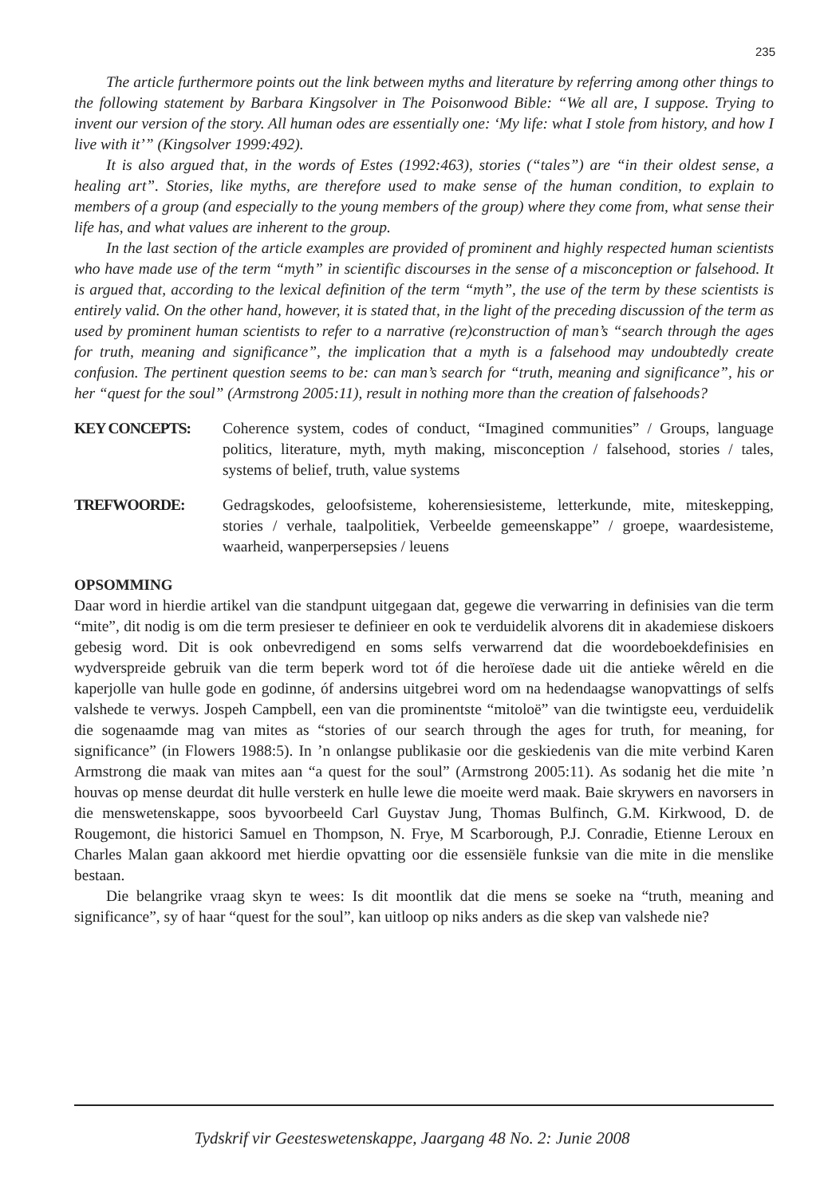235
The article furthermore points out the link between myths and literature by referring among other things to the following statement by Barbara Kingsolver in The Poisonwood Bible: “We all are, I suppose. Trying to invent our version of the story. All human odes are essentially one: ‘My life: what I stole from history, and how I live with it’” (Kingsolver 1999:492).
It is also argued that, in the words of Estes (1992:463), stories (“tales”) are “in their oldest sense, a healing art”. Stories, like myths, are therefore used to make sense of the human condition, to explain to members of a group (and especially to the young members of the group) where they come from, what sense their life has, and what values are inherent to the group.
In the last section of the article examples are provided of prominent and highly respected human scientists who have made use of the term “myth” in scientific discourses in the sense of a misconception or falsehood. It is argued that, according to the lexical definition of the term “myth”, the use of the term by these scientists is entirely valid. On the other hand, however, it is stated that, in the light of the preceding discussion of the term as used by prominent human scientists to refer to a narrative (re)construction of man’s “search through the ages for truth, meaning and significance”, the implication that a myth is a falsehood may undoubtedly create confusion. The pertinent question seems to be: can man’s search for “truth, meaning and significance”, his or her “quest for the soul” (Armstrong 2005:11), result in nothing more than the creation of falsehoods?
KEY CONCEPTS: Coherence system, codes of conduct, “Imagined communities” / Groups, language politics, literature, myth, myth making, misconception / falsehood, stories / tales, systems of belief, truth, value systems
TREFWOORDE: Gedragskodes, geloofsisteme, koherensiesisteme, letterkunde, mite, miteskepping, stories / verhale, taalpolitiek, Verbeelde gemeenskappe” / groepe, waardesisteme, waarheid, wanperpersepsies / leuens
OPSOMMING
Daar word in hierdie artikel van die standpunt uitgegaan dat, gegewe die verwarring in definisies van die term “mite”, dit nodig is om die term presieser te definieer en ook te verduidelik alvorens dit in akademiese diskoers gebesig word. Dit is ook onbevredigend en soms selfs verwarrend dat die woordeboekdefinisies en wydverspreide gebruik van die term beperk word tot óf die heroïese dade uit die antieke wêreld en die kaperjolle van hulle gode en godinne, óf andersins uitgebrei word om na hedendaagse wanopvattings of selfs valshede te verwys. Jospeh Campbell, een van die prominentste “mitoloë” van die twintigste eeu, verduidelik die sogenaamde mag van mites as “stories of our search through the ages for truth, for meaning, for significance” (in Flowers 1988:5). In ’n onlangse publikasie oor die geskiedenis van die mite verbind Karen Armstrong die maak van mites aan “a quest for the soul” (Armstrong 2005:11). As sodanig het die mite ’n houvas op mense deurdat dit hulle versterk en hulle lewe die moeite werd maak. Baie skrywers en navorsers in die menswetenskappe, soos byvoorbeeld Carl Guystav Jung, Thomas Bulfinch, G.M. Kirkwood, D. de Rougemont, die historici Samuel en Thompson, N. Frye, M Scarborough, P.J. Conradie, Etienne Leroux en Charles Malan gaan akkoord met hierdie opvatting oor die essensiële funksie van die mite in die menslike bestaan.
Die belangrike vraag skyn te wees: Is dit moontlik dat die mens se soeke na “truth, meaning and significance”, sy of haar “quest for the soul”, kan uitloop op niks anders as die skep van valshede nie?
Tydskrif vir Geesteswetenskappe, Jaargang 48 No. 2: Junie 2008